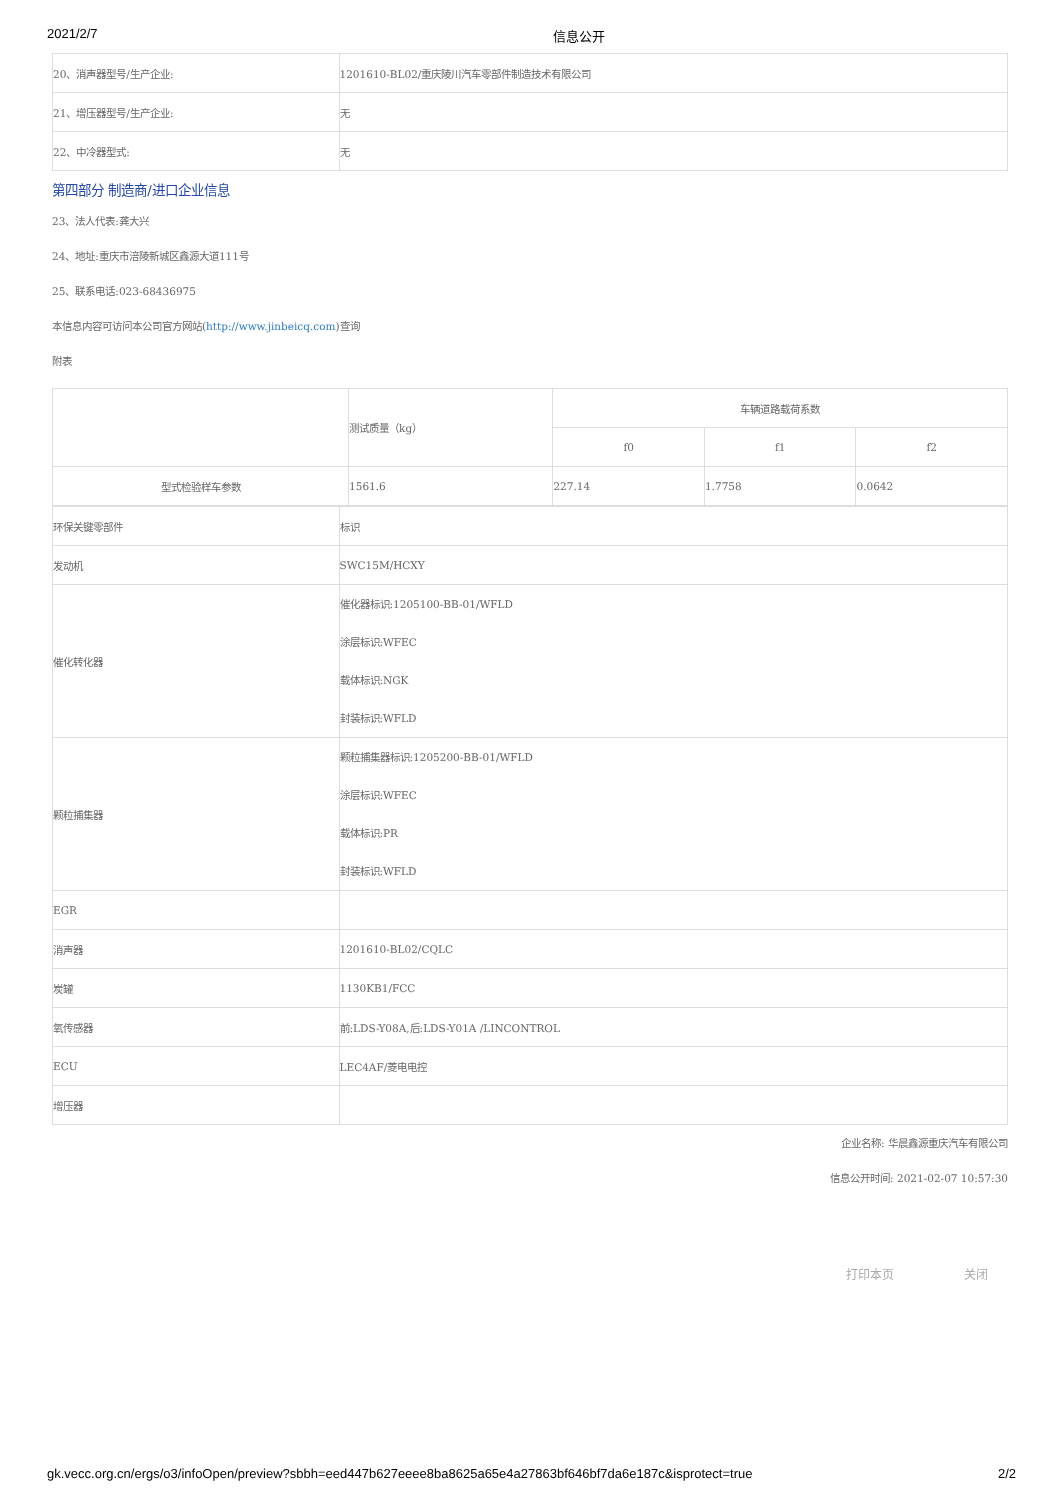2021/2/7 信息公开
| 20、消声器型号/生产企业: | 1201610-BL02/重庆陵川汽车零部件制造技术有限公司 |
| 21、增压器型号/生产企业: | 无 |
| 22、中冷器型式: | 无 |
第四部分 制造商/进口企业信息
23、法人代表:龚大兴
24、地址:重庆市涪陵新城区鑫源大道111号
25、联系电话:023-68436975
本信息内容可访问本公司官方网站(http://www.jinbeicq.com)查询
附表
| | 测试质量（kg） | 车辆道路载荷系数 | | |
| | | f0 | f1 | f2 |
| 型式检验样车参数 | 1561.6 | 227.14 | 1.7758 | 0.0642 |
| 环保关键零部件 | 标识 |
| 发动机 | SWC15M/HCXY |
| 催化转化器 | 催化器标识:1205100-BB-01/WFLD 涂层标识:WFEC 载体标识:NGK 封装标识:WFLD |
| 颗粒捕集器 | 颗粒捕集器标识:1205200-BB-01/WFLD 涂层标识:WFEC 载体标识:PR 封装标识:WFLD |
| EGR | |
| 消声器 | 1201610-BL02/CQLC |
| 炭罐 | 1130KB1/FCC |
| 氧传感器 | 前:LDS-Y08A,后:LDS-Y01A /LINCONTROL |
| ECU | LEC4AF/菱电电控 |
| 增压器 | |
企业名称: 华晨鑫源重庆汽车有限公司
信息公开时间: 2021-02-07 10:57:30
打印本页 关闭
gk.vecc.org.cn/ergs/o3/infoOpen/preview?sbbh=eed447b627eeee8ba8625a65e4a27863bf646bf7da6e187c&isprotect=true
2/2